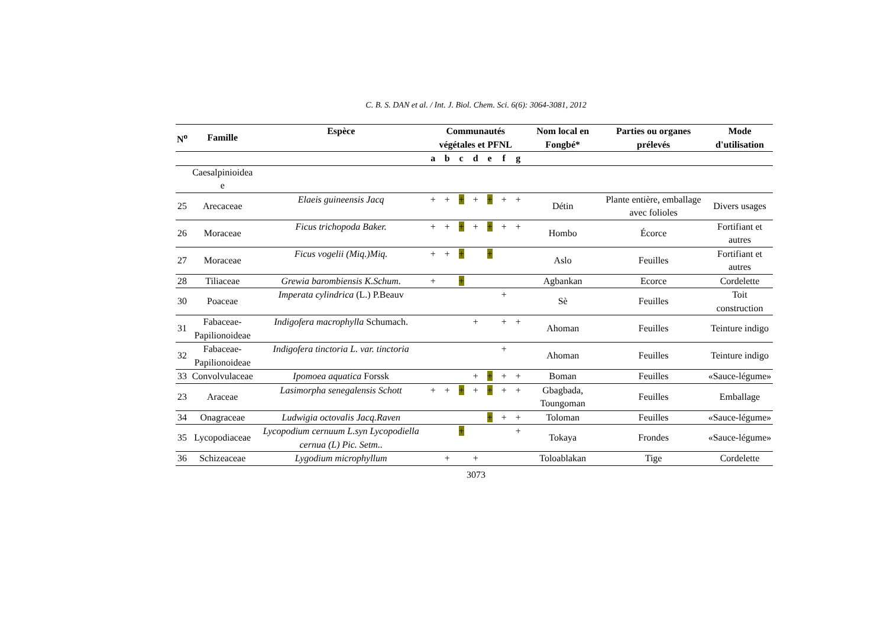C. B. S. DAN et al. / Int. J. Biol. Chem. Sci. 6(6): 3064-3081, 2012
| N<sup>o</sup> | Famille | Espèce | Communautés végétales et PFNL | | | | | | | Nom local en Fongbé* | Parties ou organes prélevés | Mode d'utilisation |
| --- | --- | --- | --- | --- | --- | --- | --- | --- | --- | --- | --- | --- |
| | | | a | b | c | d | e | f | g | | | |
| | Caesalpinioidea e | | | | | | | | | | | |
| 25 | Arecaceae | Elaeis guineensis Jacq | + | + | + | + | + | + | + | Détin | Plante entière, emballage avec folioles | Divers usages |
| 26 | Moraceae | Ficus trichopoda Baker. | + | + | + | + | + | + | + | Hombo | Écorce | Fortifiant et autres |
| 27 | Moraceae | Ficus vogelii (Miq.)Miq. | + | + | + | | + | | | Aslo | Feuilles | Fortifiant et autres |
| 28 | Tiliaceae | Grewia barombiensis K.Schum. | + | | + | | | | | Agbankan | Ecorce | Cordelette |
| 30 | Poaceae | Imperata cylindrica (L.) P.Beauv | | | | | | + | | Sè | Feuilles | Toit construction |
| 31 | Fabaceae-Papilionoideae | Indigofera macrophylla Schumach. | | | | + | | + | + | Ahoman | Feuilles | Teinture indigo |
| 32 | Fabaceae-Papilionoideae | Indigofera tinctoria L. var. tinctoria | | | | | | + | | Ahoman | Feuilles | Teinture indigo |
| 33 | Convolvulaceae | Ipomoea aquatica Forssk | | | | + | + | + | + | Boman | Feuilles | «Sauce-légume» |
| 23 | Araceae | Lasimorpha senegalensis Schott | + | + | + | + | + | + | + | Gbagbada, Toungoman | Feuilles | Emballage |
| 34 | Onagraceae | Ludwigia octovalis Jacq.Raven | | | | | + | + | + | Toloman | Feuilles | «Sauce-légume» |
| 35 | Lycopodiaceae | Lycopodium cernuum L.syn Lycopodiella cernua (L) Pic. Setm.. | | | + | | | | + | Tokaya | Frondes | «Sauce-légume» |
| 36 | Schizeaceae | Lygodium microphyllum | | + | | + | | | | Toloablakan | Tige | Cordelette |
3073